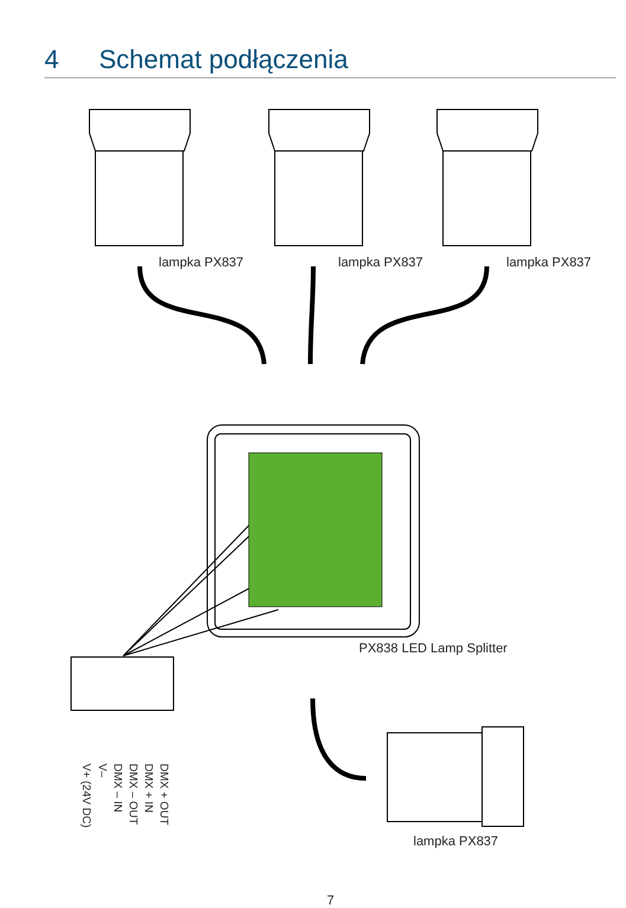4 Schemat podłączenia
lampka PX837 lampka PX837 lampka PX837
PX838 LED Lamp Splitter
lampka PX837
V+ (24V DC)
V–
DMX – IN
DMX – OUT
DMX + IN
DMX + OUT
7